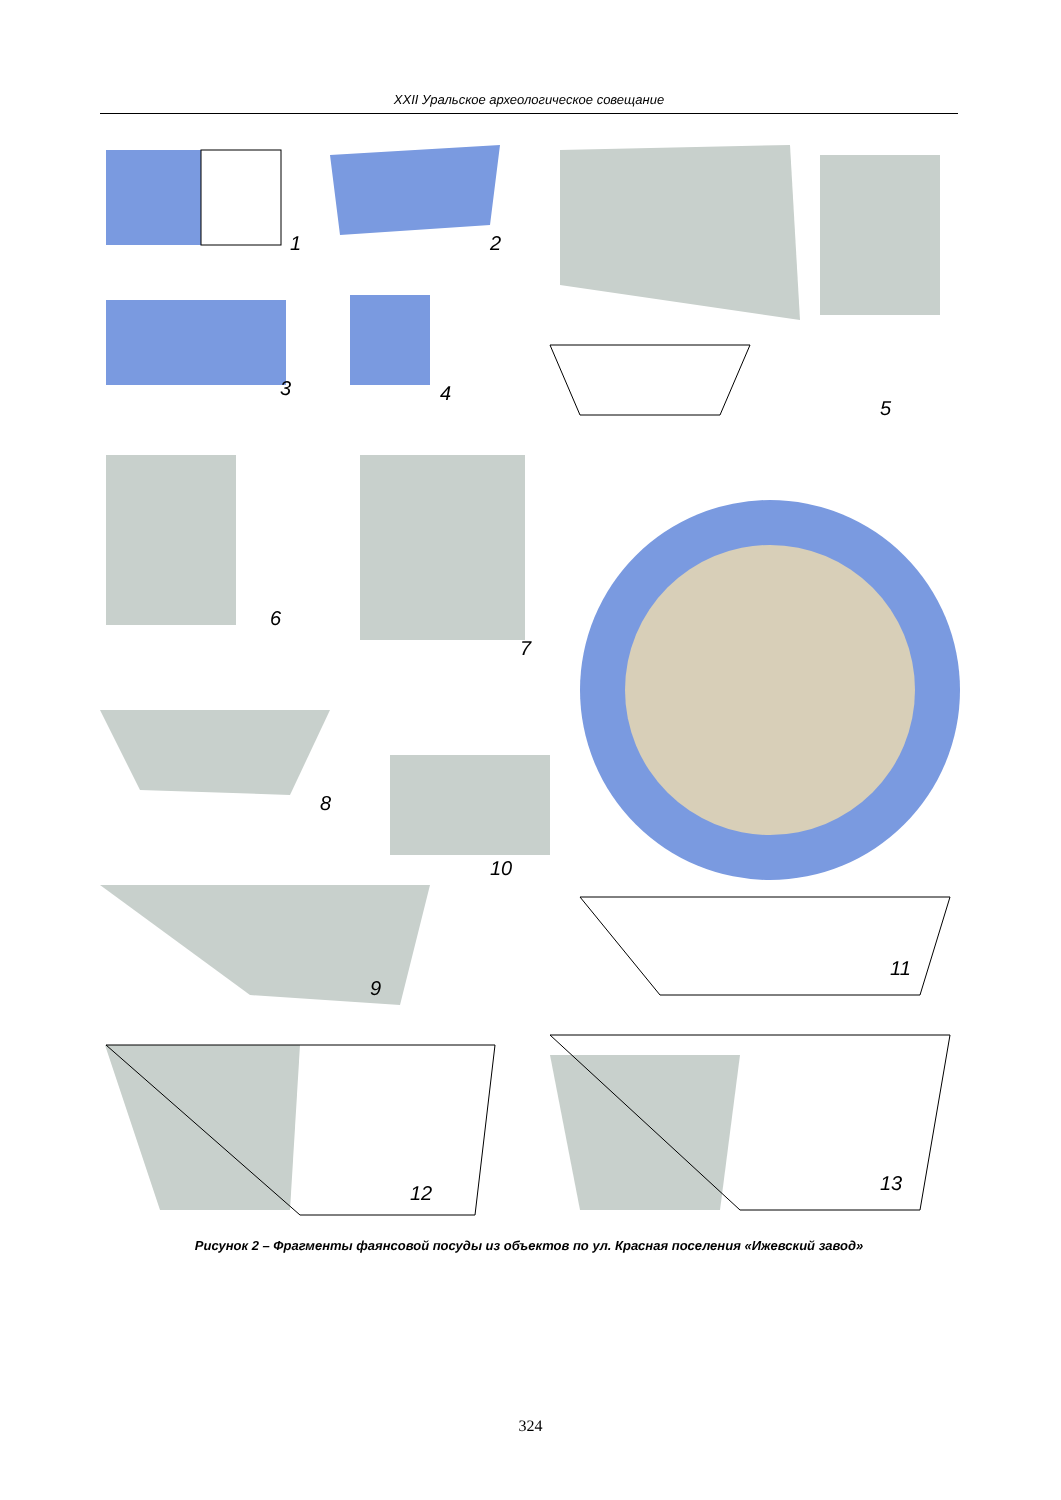XXII Уральское археологическое совещание
1
2
3
4
5
6
7
8
9
10
11
12
13
Рисунок 2 – Фрагменты фаянсовой посуды из объектов по ул. Красная поселения «Ижевский завод»
324